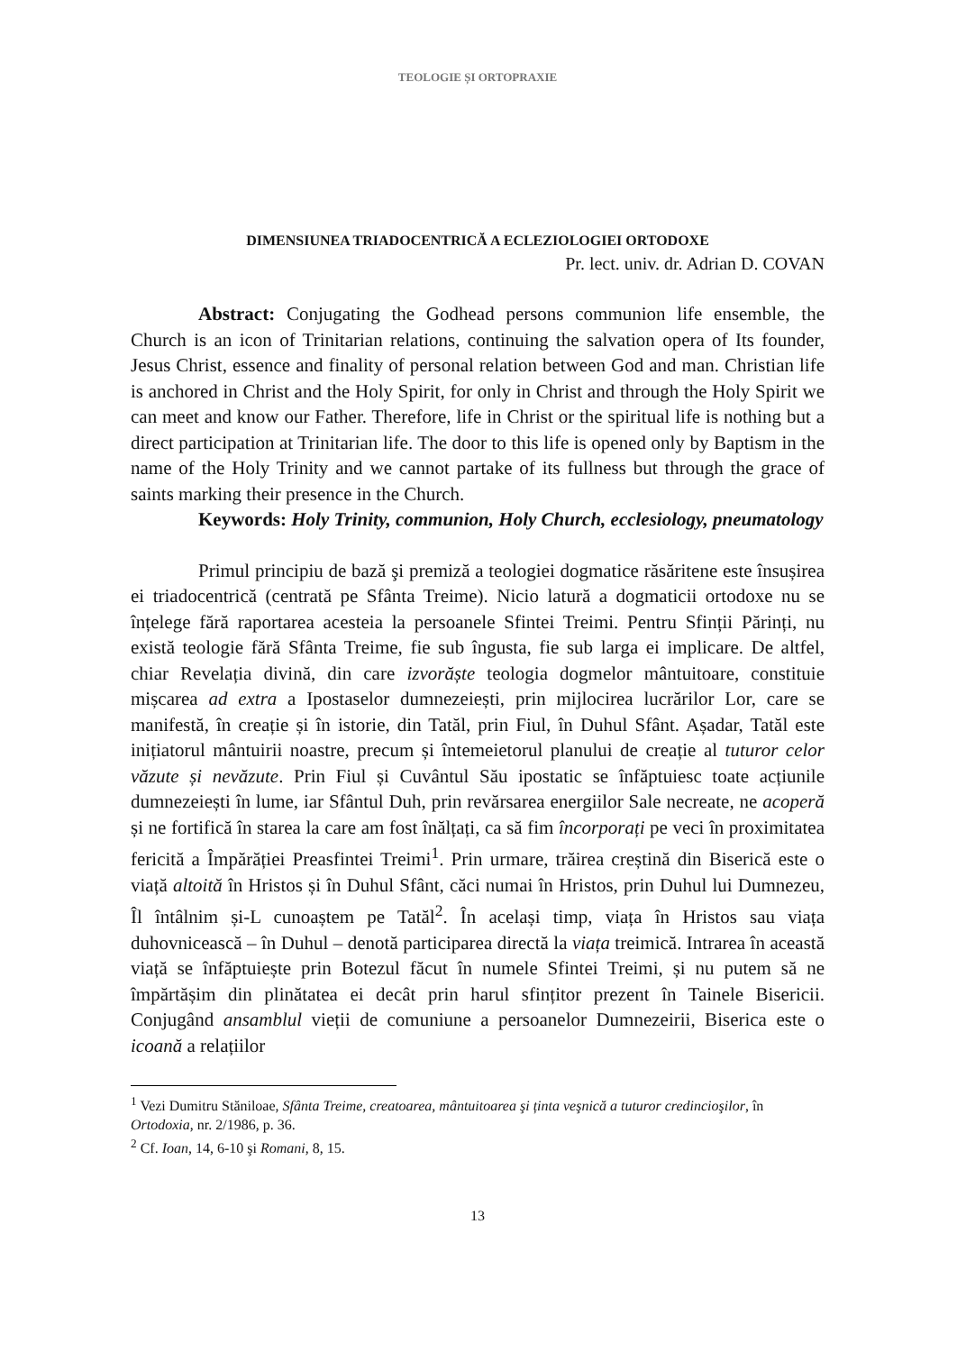TEOLOGIE ȘI ORTOPRAXIE
DIMENSIUNEA TRIADOCENTRICĂ A ECLEZIOLOGIEI ORTODOXE
Pr. lect. univ. dr. Adrian D. COVAN
Abstract: Conjugating the Godhead persons communion life ensemble, the Church is an icon of Trinitarian relations, continuing the salvation opera of Its founder, Jesus Christ, essence and finality of personal relation between God and man. Christian life is anchored in Christ and the Holy Spirit, for only in Christ and through the Holy Spirit we can meet and know our Father. Therefore, life in Christ or the spiritual life is nothing but a direct participation at Trinitarian life. The door to this life is opened only by Baptism in the name of the Holy Trinity and we cannot partake of its fullness but through the grace of saints marking their presence in the Church.
Keywords: Holy Trinity, communion, Holy Church, ecclesiology, pneumatology
Primul principiu de bază şi premiză a teologiei dogmatice răsăritene este însușirea ei triadocentrică (centrată pe Sfânta Treime). Nicio latură a dogmaticii ortodoxe nu se înțelege fără raportarea acesteia la persoanele Sfintei Treimi. Pentru Sfinții Părinți, nu există teologie fără Sfânta Treime, fie sub îngusta, fie sub larga ei implicare. De altfel, chiar Revelația divină, din care izvorăște teologia dogmelor mântuitoare, constituie mișcarea ad extra a Ipostaselor dumnezeiești, prin mijlocirea lucrărilor Lor, care se manifestă, în creație și în istorie, din Tatăl, prin Fiul, în Duhul Sfânt. Așadar, Tatăl este inițiatorul mântuirii noastre, precum și întemeietorul planului de creație al tuturor celor văzute și nevăzute. Prin Fiul și Cuvântul Său ipostatic se înfăptuiesc toate acțiunile dumnezeiești în lume, iar Sfântul Duh, prin revărsarea energiilor Sale necreate, ne acoperă și ne fortifică în starea la care am fost înălțați, ca să fim încorporați pe veci în proximitatea fericită a Împărăției Preasfintei Treimi<sup>1</sup>. Prin urmare, trăirea creștină din Biserică este o viață altoită în Hristos și în Duhul Sfânt, căci numai în Hristos, prin Duhul lui Dumnezeu, Îl întâlnim și-L cunoaștem pe Tatăl<sup>2</sup>. În același timp, viața în Hristos sau viața duhovnicească – în Duhul – denotă participarea directă la viața treimică. Intrarea în această viață se înfăptuiește prin Botezul făcut în numele Sfintei Treimi, și nu putem să ne împărtășim din plinătatea ei decât prin harul sfințitor prezent în Tainele Bisericii. Conjugând ansamblul vieții de comuniune a persoanelor Dumnezeirii, Biserica este o icoană a relațiilor
<sup>1</sup> Vezi Dumitru Stăniloae, Sfânta Treime, creatoarea, mântuitoarea şi ținta veşnică a tuturor credincioşilor, în Ortodoxia, nr. 2/1986, p. 36.
<sup>2</sup> Cf. Ioan, 14, 6-10 şi Romani, 8, 15.
13